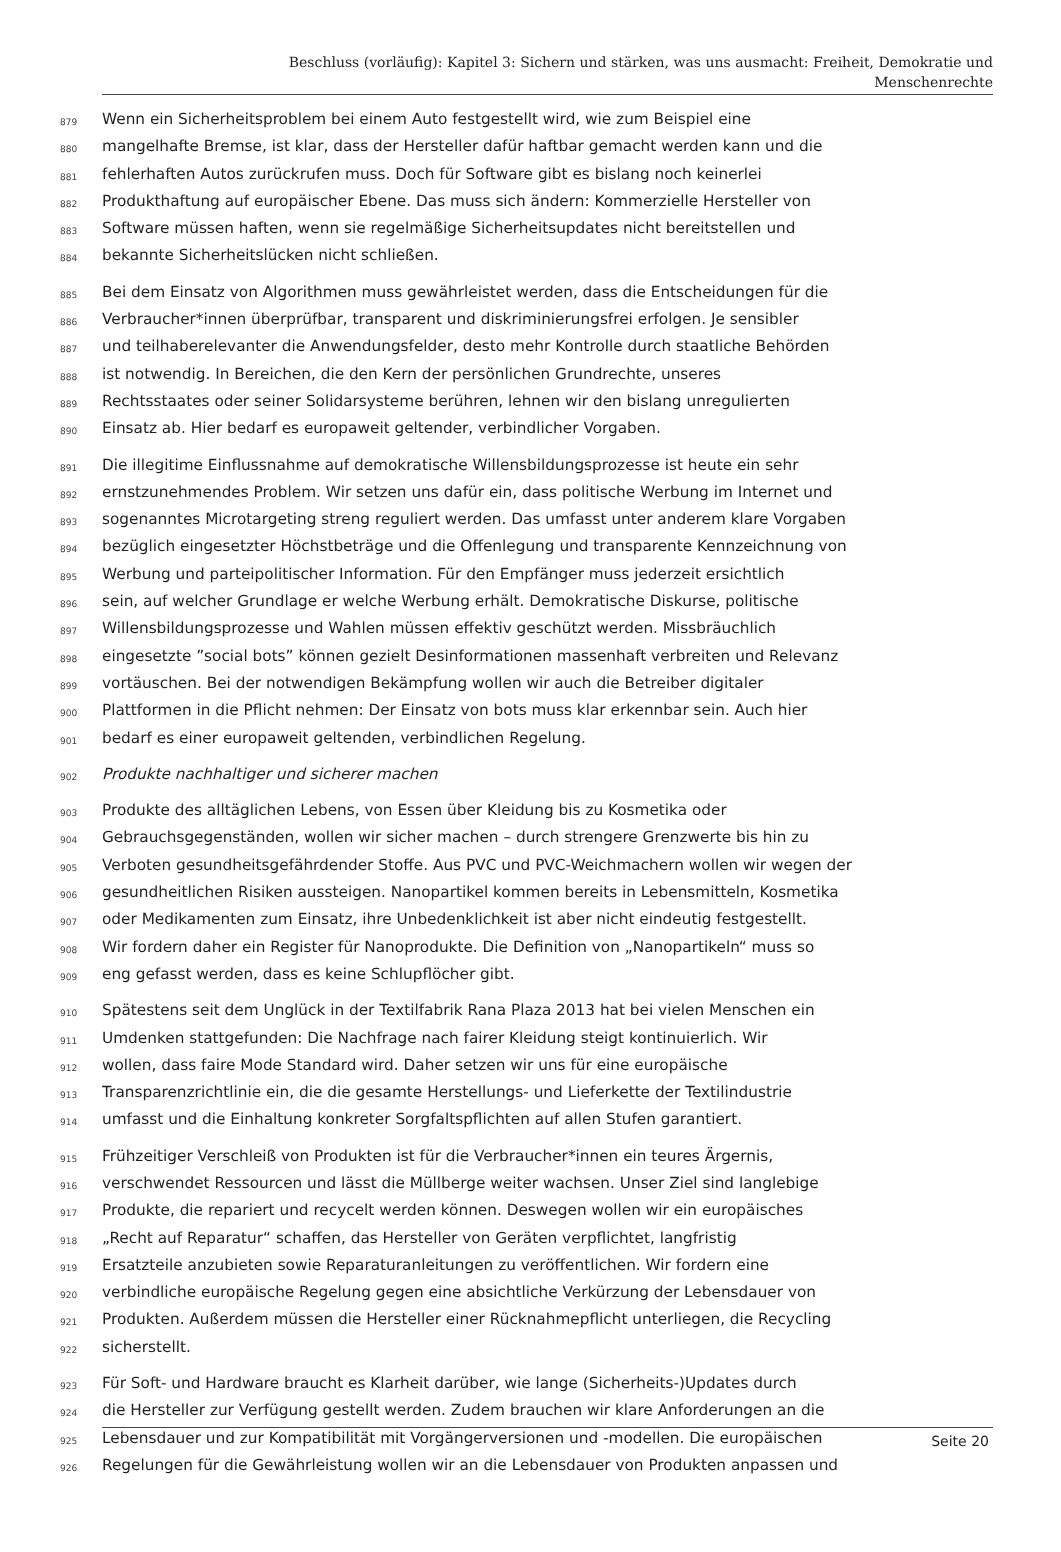Beschluss (vorläufig): Kapitel 3: Sichern und stärken, was uns ausmacht: Freiheit, Demokratie und
Menschenrechte
879 Wenn ein Sicherheitsproblem bei einem Auto festgestellt wird, wie zum Beispiel eine
880 mangelhafte Bremse, ist klar, dass der Hersteller dafür haftbar gemacht werden kann und die
881 fehlerhaften Autos zurückrufen muss. Doch für Software gibt es bislang noch keinerlei
882 Produkthaftung auf europäischer Ebene. Das muss sich ändern: Kommerzielle Hersteller von
883 Software müssen haften, wenn sie regelmäßige Sicherheitsupdates nicht bereitstellen und
884 bekannte Sicherheitslücken nicht schließen.
885 Bei dem Einsatz von Algorithmen muss gewährleistet werden, dass die Entscheidungen für die
886 Verbraucher*innen überprüfbar, transparent und diskriminierungsfrei erfolgen. Je sensibler
887 und teilhaberelevanter die Anwendungsfelder, desto mehr Kontrolle durch staatliche Behörden
888 ist notwendig. In Bereichen, die den Kern der persönlichen Grundrechte, unseres
889 Rechtsstaates oder seiner Solidarsysteme berühren, lehnen wir den bislang unregulierten
890 Einsatz ab. Hier bedarf es europaweit geltender, verbindlicher Vorgaben.
891 Die illegitime Einflussnahme auf demokratische Willensbildungsprozesse ist heute ein sehr
892 ernstzunehmendes Problem. Wir setzen uns dafür ein, dass politische Werbung im Internet und
893 sogenanntes Microtargeting streng reguliert werden. Das umfasst unter anderem klare Vorgaben
894 bezüglich eingesetzter Höchstbeträge und die Offenlegung und transparente Kennzeichnung von
895 Werbung und parteipolitischer Information. Für den Empfänger muss jederzeit ersichtlich
896 sein, auf welcher Grundlage er welche Werbung erhält. Demokratische Diskurse, politische
897 Willensbildungsprozesse und Wahlen müssen effektiv geschützt werden. Missbräuchlich
898 eingesetzte ”social bots” können gezielt Desinformationen massenhaft verbreiten und Relevanz
899 vortäuschen. Bei der notwendigen Bekämpfung wollen wir auch die Betreiber digitaler
900 Plattformen in die Pflicht nehmen: Der Einsatz von bots muss klar erkennbar sein. Auch hier
901 bedarf es einer europaweit geltenden, verbindlichen Regelung.
902 Produkte nachhaltiger und sicherer machen
903 Produkte des alltäglichen Lebens, von Essen über Kleidung bis zu Kosmetika oder
904 Gebrauchsgegenständen, wollen wir sicher machen – durch strengere Grenzwerte bis hin zu
905 Verboten gesundheitsgefährdender Stoffe. Aus PVC und PVC-Weichmachern wollen wir wegen der
906 gesundheitlichen Risiken aussteigen. Nanopartikel kommen bereits in Lebensmitteln, Kosmetika
907 oder Medikamenten zum Einsatz, ihre Unbedenklichkeit ist aber nicht eindeutig festgestellt.
908 Wir fordern daher ein Register für Nanoprodukte. Die Definition von „Nanopartikeln“ muss so
909 eng gefasst werden, dass es keine Schlupflöcher gibt.
910 Spätestens seit dem Unglück in der Textilfabrik Rana Plaza 2013 hat bei vielen Menschen ein
911 Umdenken stattgefunden: Die Nachfrage nach fairer Kleidung steigt kontinuierlich. Wir
912 wollen, dass faire Mode Standard wird. Daher setzen wir uns für eine europäische
913 Transparenzrichtlinie ein, die die gesamte Herstellungs- und Lieferkette der Textilindustrie
914 umfasst und die Einhaltung konkreter Sorgfaltspflichten auf allen Stufen garantiert.
915 Frühzeitiger Verschleiß von Produkten ist für die Verbraucher*innen ein teures Ärgernis,
916 verschwendet Ressourcen und lässt die Müllberge weiter wachsen. Unser Ziel sind langlebige
917 Produkte, die repariert und recycelt werden können. Deswegen wollen wir ein europäisches
918 „Recht auf Reparatur“ schaffen, das Hersteller von Geräten verpflichtet, langfristig
919 Ersatzteile anzubieten sowie Reparaturanleitungen zu veröffentlichen. Wir fordern eine
920 verbindliche europäische Regelung gegen eine absichtliche Verkürzung der Lebensdauer von
921 Produkten. Außerdem müssen die Hersteller einer Rücknahmepflicht unterliegen, die Recycling
922 sicherstellt.
923 Für Soft- und Hardware braucht es Klarheit darüber, wie lange (Sicherheits-)Updates durch
924 die Hersteller zur Verfügung gestellt werden. Zudem brauchen wir klare Anforderungen an die
925 Lebensdauer und zur Kompatibilität mit Vorgängerversionen und -modellen. Die europäischen
926 Regelungen für die Gewährleistung wollen wir an die Lebensdauer von Produkten anpassen und
Seite 20